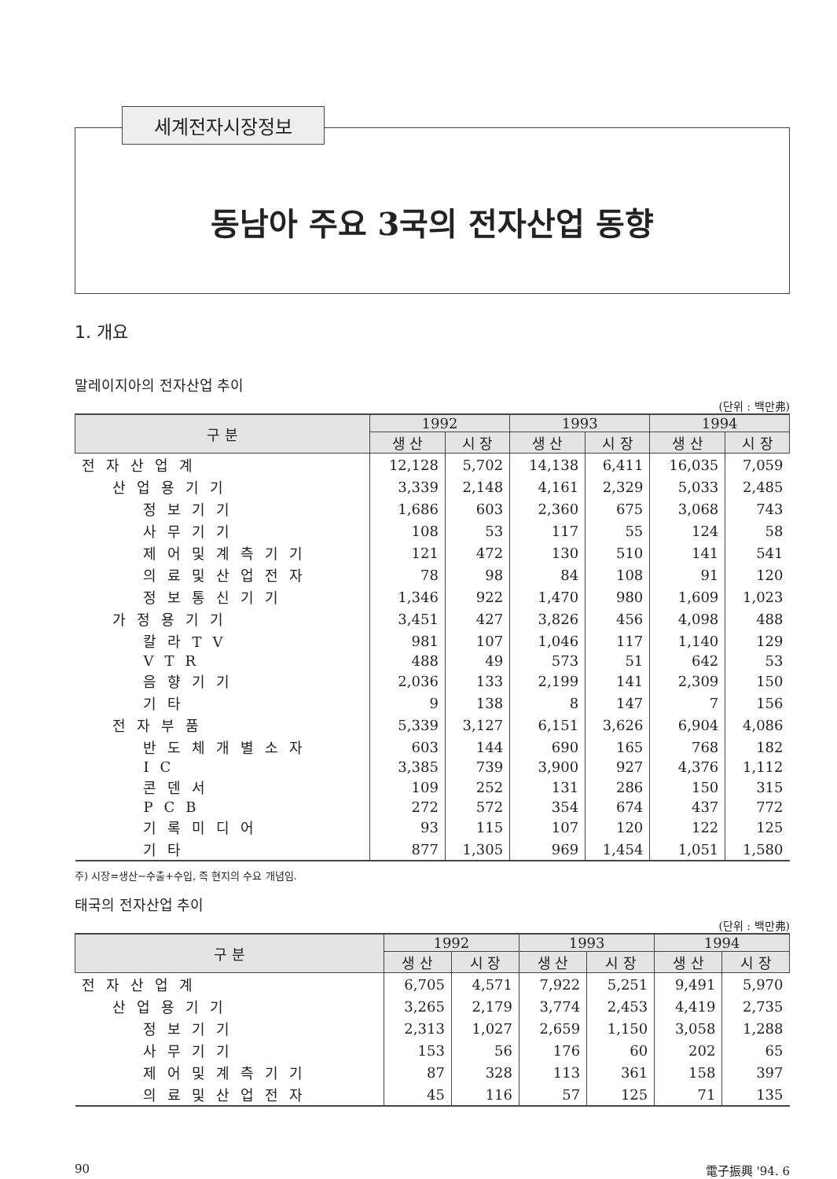세계전자시장정보
동남아 주요 3국의 전자산업 동향
1. 개요
말레이지아의 전자산업 추이
(단위 : 백만弗)
| 구 분 | 1992 | | 1993 | | 1994 | |
| --- | --- | --- | --- | --- | --- | --- |
| | 생 산 | 시 장 | 생 산 | 시 장 | 생 산 | 시 장 |
| 전자산업계 | 12,128 | 5,702 | 14,138 | 6,411 | 16,035 | 7,059 |
| 산업용기기 | 3,339 | 2,148 | 4,161 | 2,329 | 5,033 | 2,485 |
| 정보기기 | 1,686 | 603 | 2,360 | 675 | 3,068 | 743 |
| 사무기기 | 108 | 53 | 117 | 55 | 124 | 58 |
| 제어및계측기기 | 121 | 472 | 130 | 510 | 141 | 541 |
| 의료및산업전자 | 78 | 98 | 84 | 108 | 91 | 120 |
| 정보통신기기 | 1,346 | 922 | 1,470 | 980 | 1,609 | 1,023 |
| 가정용기기 | 3,451 | 427 | 3,826 | 456 | 4,098 | 488 |
| 칼라TV | 981 | 107 | 1,046 | 117 | 1,140 | 129 |
| VTR | 488 | 49 | 573 | 51 | 642 | 53 |
| 음향기기 | 2,036 | 133 | 2,199 | 141 | 2,309 | 150 |
| 기타 | 9 | 138 | 8 | 147 | 7 | 156 |
| 전자부품 | 5,339 | 3,127 | 6,151 | 3,626 | 6,904 | 4,086 |
| 반도체개별소자 | 603 | 144 | 690 | 165 | 768 | 182 |
| IC | 3,385 | 739 | 3,900 | 927 | 4,376 | 1,112 |
| 콘덴서 | 109 | 252 | 131 | 286 | 150 | 315 |
| PCB | 272 | 572 | 354 | 674 | 437 | 772 |
| 기록미디어 | 93 | 115 | 107 | 120 | 122 | 125 |
| 기타 | 877 | 1,305 | 969 | 1,454 | 1,051 | 1,580 |
주) 시장=생산−수출+수입, 즉 현지의 수요 개념임.
태국의 전자산업 추이
(단위 : 백만弗)
| 구 분 | 1992 | | 1993 | | 1994 | |
| --- | --- | --- | --- | --- | --- | --- |
| | 생 산 | 시 장 | 생 산 | 시 장 | 생 산 | 시 장 |
| 전자산업계 | 6,705 | 4,571 | 7,922 | 5,251 | 9,491 | 5,970 |
| 산업용기기 | 3,265 | 2,179 | 3,774 | 2,453 | 4,419 | 2,735 |
| 정보기기 | 2,313 | 1,027 | 2,659 | 1,150 | 3,058 | 1,288 |
| 사무기기 | 153 | 56 | 176 | 60 | 202 | 65 |
| 제어및계측기기 | 87 | 328 | 113 | 361 | 158 | 397 |
| 의료및산업전자 | 45 | 116 | 57 | 125 | 71 | 135 |
90 電子振興 '94. 6